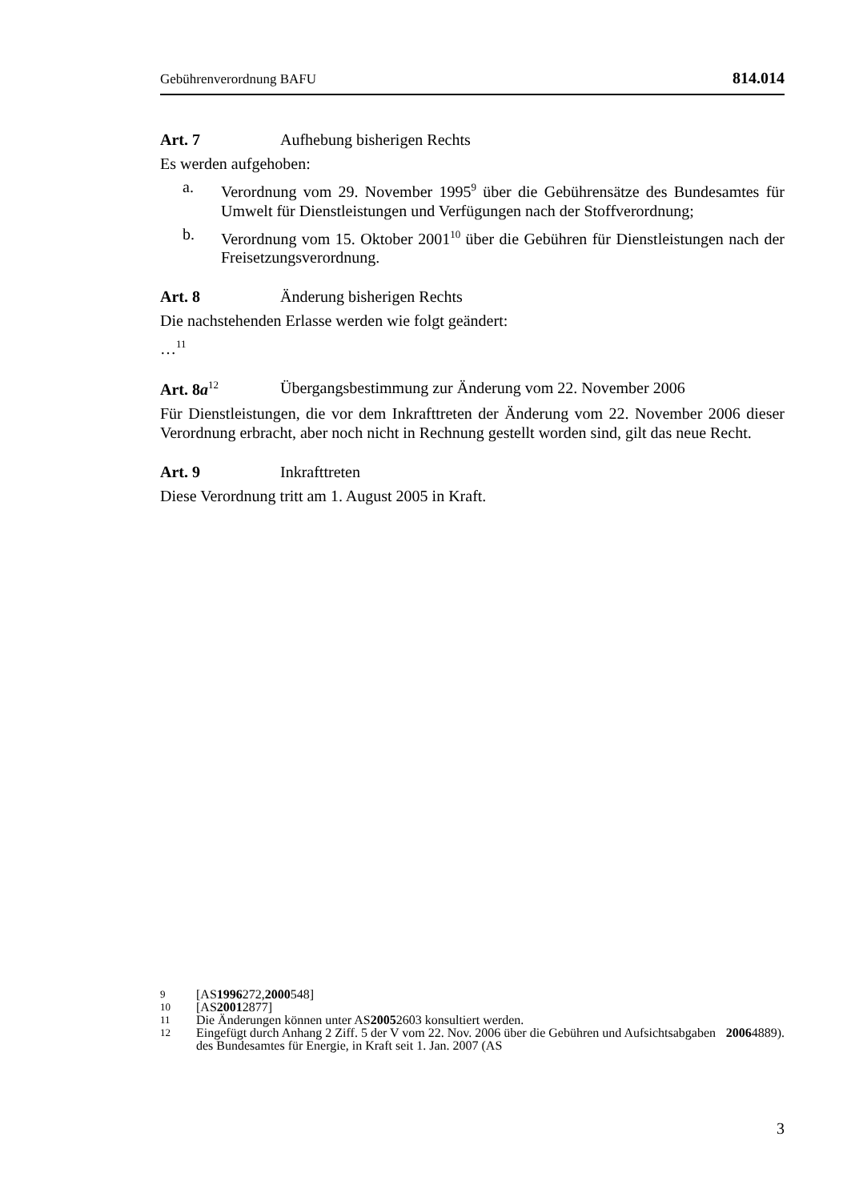Gebührenverordnung BAFU 814.014
Art. 7 Aufhebung bisherigen Rechts
Es werden aufgehoben:
a.
Verordnung vom 29. November 1995<sup>9</sup> über die Gebührensätze des Bundesamtes für Umwelt für Dienstleistungen und Verfügungen nach der Stoffverordnung;
b.
Verordnung vom 15. Oktober 2001<sup>10</sup> über die Gebühren für Dienstleistungen nach der Freisetzungsverordnung.
Art. 8 Änderung bisherigen Rechts
Die nachstehenden Erlasse werden wie folgt geändert:
…<sup>11</sup>
Art. 8a<sup>12</sup> Übergangsbestimmung zur Änderung vom 22. November 2006
Für Dienstleistungen, die vor dem Inkrafttreten der Änderung vom 22. November 2006 dieser Verordnung erbracht, aber noch nicht in Rechnung gestellt worden sind, gilt das neue Recht.
Art. 9 Inkrafttreten
Diese Verordnung tritt am 1. August 2005 in Kraft.
9 [AS 1996 272, 2000 548]
10 [AS 2001 2877]
11 Die Änderungen können unter AS 2005 2603 konsultiert werden.
12
Eingefügt durch Anhang 2 Ziff. 5 der V vom 22. Nov. 2006 über die Gebühren und Aufsichtsabgaben des Bundesamtes für Energie, in Kraft seit 1. Jan. 2007 (AS 2006 4889).
3